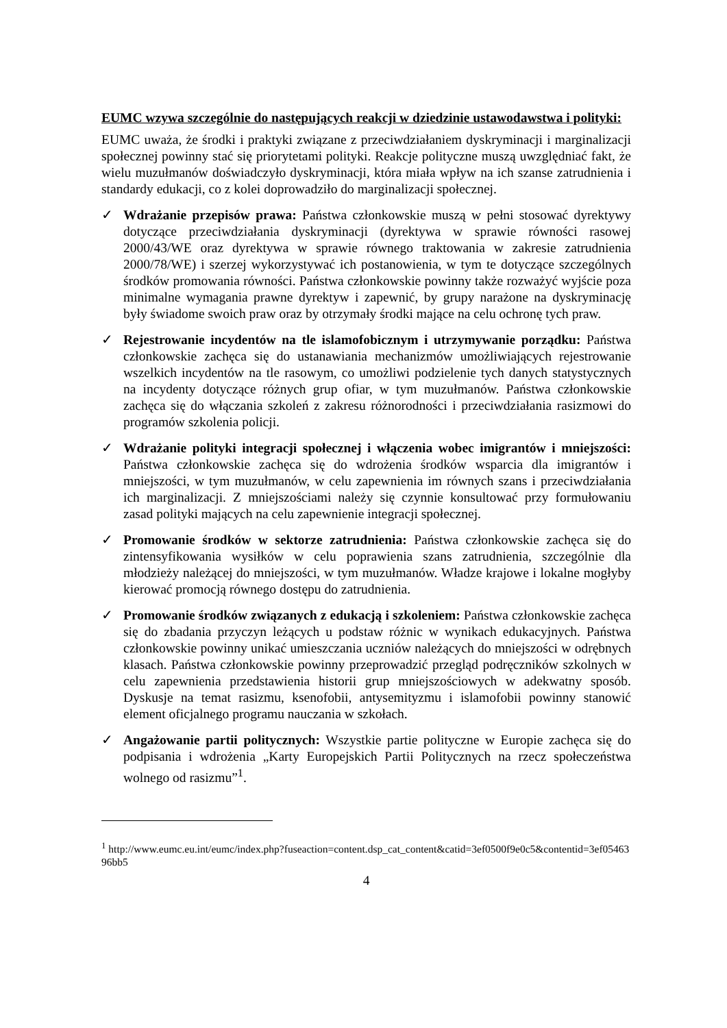EUMC wzywa szczególnie do następujących reakcji w dziedzinie ustawodawstwa i polityki:
EUMC uważa, że środki i praktyki związane z przeciwdziałaniem dyskryminacji i marginalizacji społecznej powinny stać się priorytetami polityki. Reakcje polityczne muszą uwzględniać fakt, że wielu muzułmanów doświadczyło dyskryminacji, która miała wpływ na ich szanse zatrudnienia i standardy edukacji, co z kolei doprowadziło do marginalizacji społecznej.
✓ Wdrażanie przepisów prawa: Państwa członkowskie muszą w pełni stosować dyrektywy dotyczące przeciwdziałania dyskryminacji (dyrektywa w sprawie równości rasowej 2000/43/WE oraz dyrektywa w sprawie równego traktowania w zakresie zatrudnienia 2000/78/WE) i szerzej wykorzystywać ich postanowienia, w tym te dotyczące szczególnych środków promowania równości. Państwa członkowskie powinny także rozważyć wyjście poza minimalne wymagania prawne dyrektyw i zapewnić, by grupy narażone na dyskryminację były świadome swoich praw oraz by otrzymały środki mające na celu ochronę tych praw.
✓ Rejestrowanie incydentów na tle islamofobicznym i utrzymywanie porządku: Państwa członkowskie zachęca się do ustanawiania mechanizmów umożliwiających rejestrowanie wszelkich incydentów na tle rasowym, co umożliwi podzielenie tych danych statystycznych na incydenty dotyczące różnych grup ofiar, w tym muzułmanów. Państwa członkowskie zachęca się do włączania szkoleń z zakresu różnorodności i przeciwdziałania rasizmowi do programów szkolenia policji.
✓ Wdrażanie polityki integracji społecznej i włączenia wobec imigrantów i mniejszości: Państwa członkowskie zachęca się do wdrożenia środków wsparcia dla imigrantów i mniejszości, w tym muzułmanów, w celu zapewnienia im równych szans i przeciwdziałania ich marginalizacji. Z mniejszościami należy się czynnie konsultować przy formułowaniu zasad polityki mających na celu zapewnienie integracji społecznej.
✓ Promowanie środków w sektorze zatrudnienia: Państwa członkowskie zachęca się do zintensyfikowania wysiłków w celu poprawienia szans zatrudnienia, szczególnie dla młodzieży należącej do mniejszości, w tym muzułmanów. Władze krajowe i lokalne mogłyby kierować promocją równego dostępu do zatrudnienia.
✓ Promowanie środków związanych z edukacją i szkoleniem: Państwa członkowskie zachęca się do zbadania przyczyn leżących u podstaw różnic w wynikach edukacyjnych. Państwa członkowskie powinny unikać umieszczania uczniów należących do mniejszości w odrębnych klasach. Państwa członkowskie powinny przeprowadzić przegląd podręczników szkolnych w celu zapewnienia przedstawienia historii grup mniejszościowych w adekwatny sposób. Dyskusje na temat rasizmu, ksenofobii, antysemityzmu i islamofobii powinny stanowić element oficjalnego programu nauczania w szkołach.
✓ Angażowanie partii politycznych: Wszystkie partie polityczne w Europie zachęca się do podpisania i wdrożenia „Karty Europejskich Partii Politycznych na rzecz społeczeństwa wolnego od rasizmu”<sup>1</sup>.
<sup>1</sup> http://www.eumc.eu.int/eumc/index.php?fuseaction=content.dsp_cat_content&catid=3ef0500f9e0c5&contentid=3ef0546396bb5
4